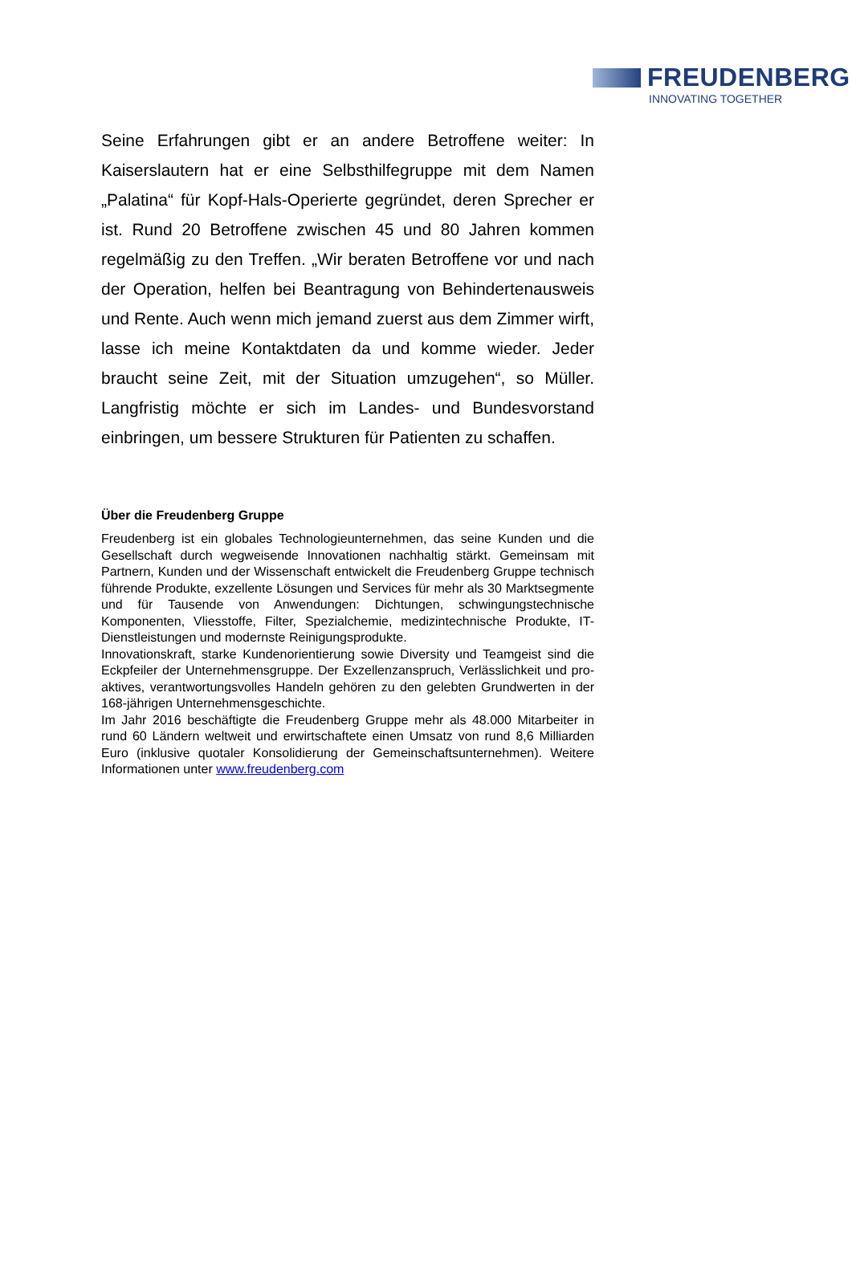FREUDENBERG
INNOVATING TOGETHER
Seine Erfahrungen gibt er an andere Betroffene weiter: In Kaiserslautern hat er eine Selbsthilfegruppe mit dem Namen „Palatina“ für Kopf-Hals-Operierte gegründet, deren Sprecher er ist. Rund 20 Betroffene zwischen 45 und 80 Jahren kommen regelmäßig zu den Treffen. „Wir beraten Betroffene vor und nach der Operation, helfen bei Beantragung von Behindertenausweis und Rente. Auch wenn mich jemand zuerst aus dem Zimmer wirft, lasse ich meine Kontaktdaten da und komme wieder. Jeder braucht seine Zeit, mit der Situation umzugehen“, so Müller. Langfristig möchte er sich im Landes- und Bundesvorstand einbringen, um bessere Strukturen für Patienten zu schaffen.
Über die Freudenberg Gruppe
Freudenberg ist ein globales Technologieunternehmen, das seine Kunden und die Gesellschaft durch wegweisende Innovationen nachhaltig stärkt. Gemeinsam mit Partnern, Kunden und der Wissenschaft entwickelt die Freudenberg Gruppe technisch führende Produkte, exzellente Lösungen und Services für mehr als 30 Marktsegmente und für Tausende von Anwendungen: Dichtungen, schwingungstechnische Komponenten, Vliesstoffe, Filter, Spezialchemie, medizintechnische Produkte, IT-Dienstleistungen und modernste Reinigungsprodukte.
Innovationskraft, starke Kundenorientierung sowie Diversity und Teamgeist sind die Eckpfeiler der Unternehmensgruppe. Der Exzellenzanspruch, Verlässlichkeit und pro-aktives, verantwortungsvolles Handeln gehören zu den gelebten Grundwerten in der 168-jährigen Unternehmensgeschichte.
Im Jahr 2016 beschäftigte die Freudenberg Gruppe mehr als 48.000 Mitarbeiter in rund 60 Ländern weltweit und erwirtschaftete einen Umsatz von rund 8,6 Milliarden Euro (inklusive quotaler Konsolidierung der Gemeinschaftsunternehmen). Weitere Informationen unter www.freudenberg.com